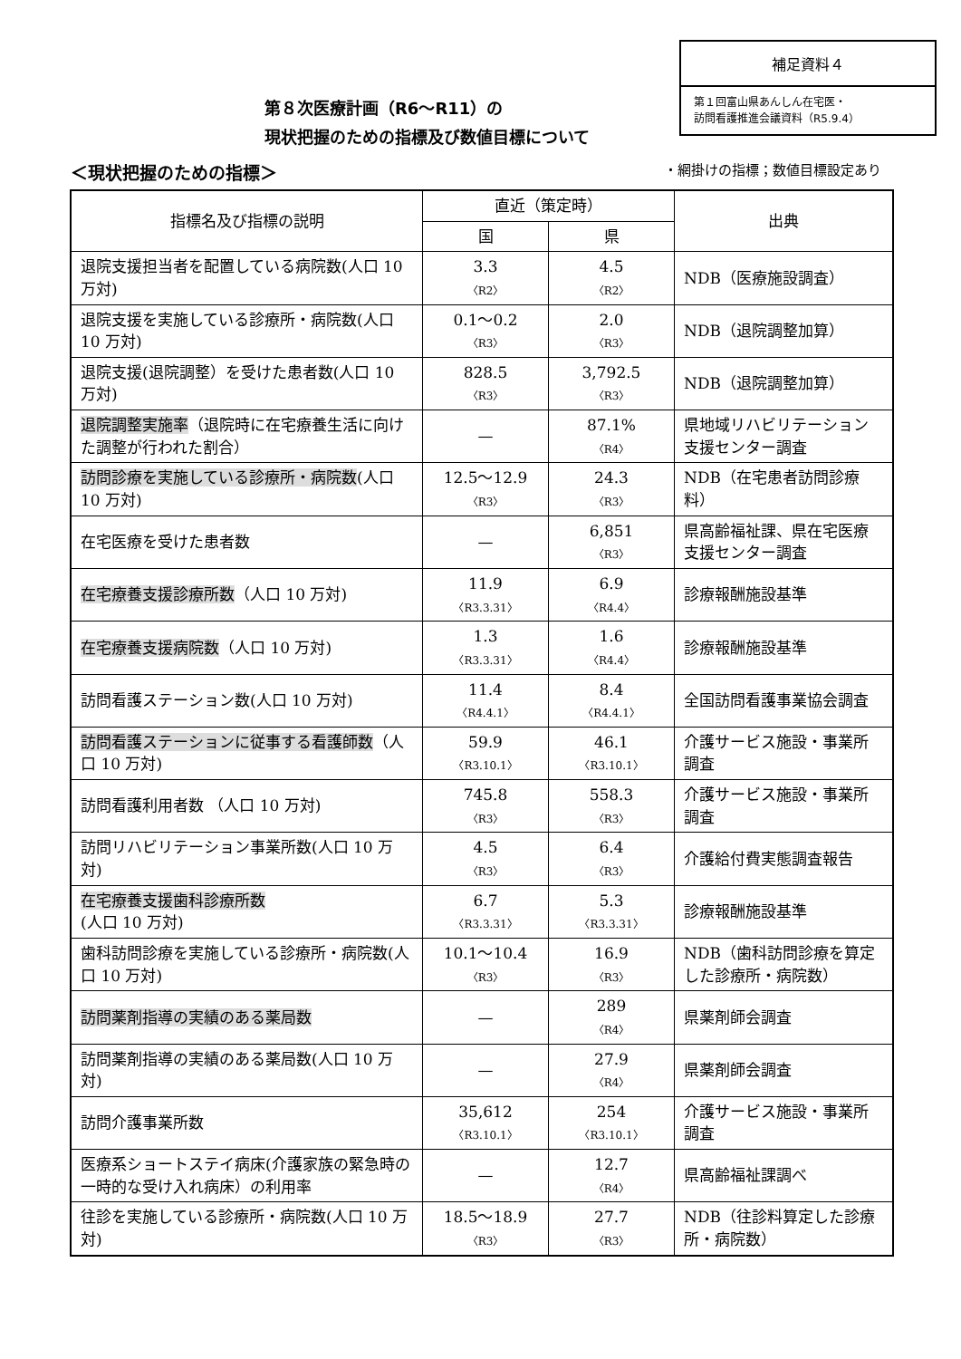補足資料４
第１回富山県あんしん在宅医・
訪問看護推進会議資料（R5.9.4）
第８次医療計画（R6～R11）の
現状把握のための指標及び数値目標について
＜現状把握のための指標＞
・網掛けの指標；数値目標設定あり
| 指標名及び指標の説明 | 直近（策定時） | | 出典 |
| --- | --- | --- | --- |
| | 国 | 県 | |
| 退院支援担当者を配置している病院数(人口 10 万対) | 3.3 〈R2〉 | 4.5 〈R2〉 | NDB（医療施設調査） |
| 退院支援を実施している診療所・病院数(人口 10 万対) | 0.1～0.2 〈R3〉 | 2.0 〈R3〉 | NDB（退院調整加算） |
| 退院支援(退院調整）を受けた患者数(人口 10 万対) | 828.5 〈R3〉 | 3,792.5 〈R3〉 | NDB（退院調整加算） |
| 退院調整実施率 （退院時に在宅療養生活に向けた調整が行われた割合） | — | 87.1% 〈R4〉 | 県地域リハビリテーション支援センター調査 |
| 訪問診療を実施している診療所・病院数 (人口 10 万対) | 12.5～12.9 〈R3〉 | 24.3 〈R3〉 | NDB（在宅患者訪問診療料） |
| 在宅医療を受けた患者数 | — | 6,851 〈R3〉 | 県高齢福祉課、県在宅医療支援センター調査 |
| 在宅療養支援診療所数 （人口 10 万対) | 11.9 〈R3.3.31〉 | 6.9 〈R4.4〉 | 診療報酬施設基準 |
| 在宅療養支援病院数 （人口 10 万対) | 1.3 〈R3.3.31〉 | 1.6 〈R4.4〉 | 診療報酬施設基準 |
| 訪問看護ステーション数(人口 10 万対) | 11.4 〈R4.4.1〉 | 8.4 〈R4.4.1〉 | 全国訪問看護事業協会調査 |
| 訪問看護ステーションに従事する看護師数 （人口 10 万対) | 59.9 〈R3.10.1〉 | 46.1 〈R3.10.1〉 | 介護サービス施設・事業所調査 |
| 訪問看護利用者数 （人口 10 万対) | 745.8 〈R3〉 | 558.3 〈R3〉 | 介護サービス施設・事業所調査 |
| 訪問リハビリテーション事業所数(人口 10 万対) | 4.5 〈R3〉 | 6.4 〈R3〉 | 介護給付費実態調査報告 |
| 在宅療養支援歯科診療所数 (人口 10 万対) | 6.7 〈R3.3.31〉 | 5.3 〈R3.3.31〉 | 診療報酬施設基準 |
| 歯科訪問診療を実施している診療所・病院数(人口 10 万対) | 10.1～10.4 〈R3〉 | 16.9 〈R3〉 | NDB（歯科訪問診療を算定した診療所・病院数） |
| 訪問薬剤指導の実績のある薬局数 | — | 289 〈R4〉 | 県薬剤師会調査 |
| 訪問薬剤指導の実績のある薬局数(人口 10 万対) | — | 27.9 〈R4〉 | 県薬剤師会調査 |
| 訪問介護事業所数 | 35,612 〈R3.10.1〉 | 254 〈R3.10.1〉 | 介護サービス施設・事業所調査 |
| 医療系ショートステイ病床(介護家族の緊急時の一時的な受け入れ病床）の利用率 | — | 12.7 〈R4〉 | 県高齢福祉課調べ |
| 往診を実施している診療所・病院数(人口 10 万対) | 18.5～18.9 〈R3〉 | 27.7 〈R3〉 | NDB（往診料算定した診療所・病院数） |